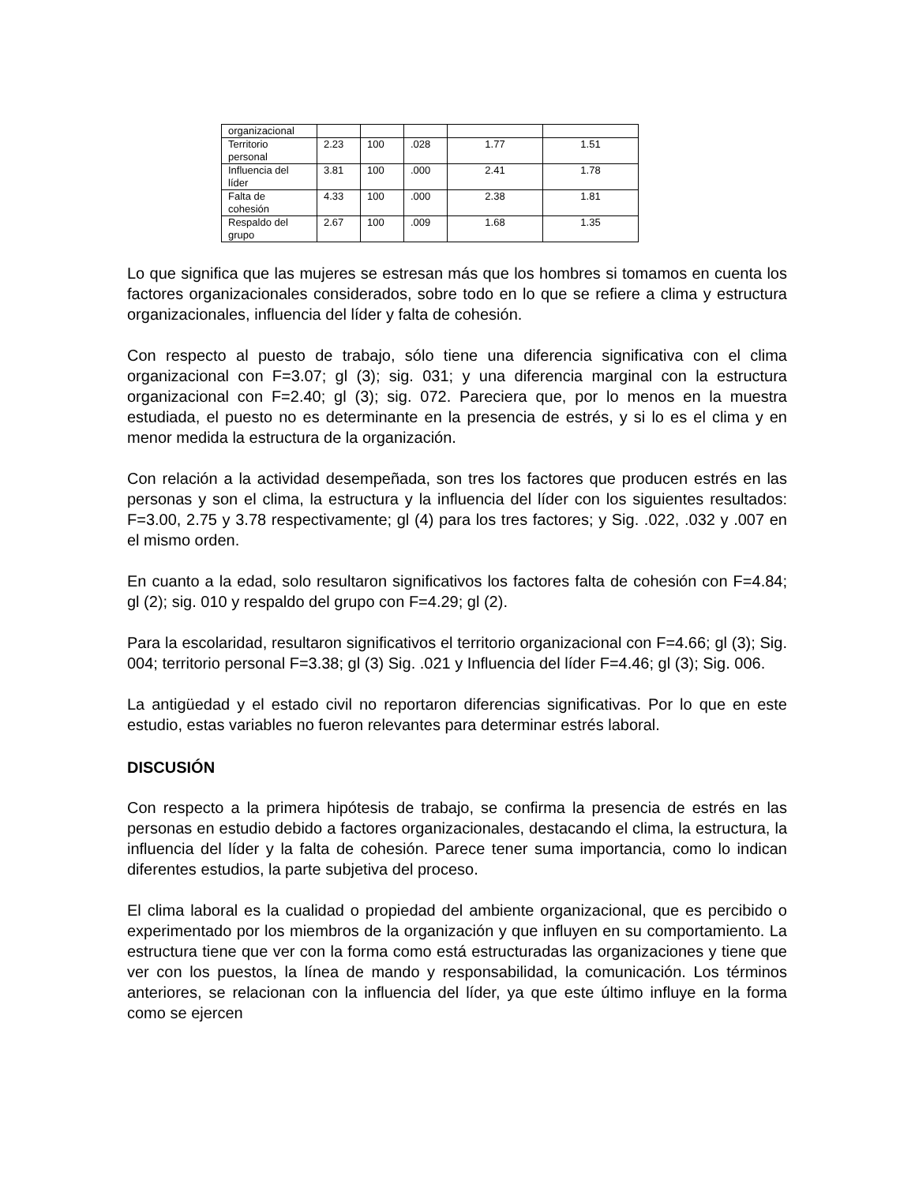| organizacional | | | | | |
| Territorio personal | 2.23 | 100 | .028 | 1.77 | 1.51 |
| Influencia del líder | 3.81 | 100 | .000 | 2.41 | 1.78 |
| Falta de cohesión | 4.33 | 100 | .000 | 2.38 | 1.81 |
| Respaldo del grupo | 2.67 | 100 | .009 | 1.68 | 1.35 |
Lo que significa que las mujeres se estresan más que los hombres si tomamos en cuenta los factores organizacionales considerados, sobre todo en lo que se refiere a clima y estructura organizacionales, influencia del líder y falta de cohesión.
Con respecto al puesto de trabajo, sólo tiene una diferencia significativa con el clima organizacional con F=3.07; gl (3); sig. 031; y una diferencia marginal con la estructura organizacional con F=2.40; gl (3); sig. 072. Pareciera que, por lo menos en la muestra estudiada, el puesto no es determinante en la presencia de estrés, y si lo es el clima y en menor medida la estructura de la organización.
Con relación a la actividad desempeñada, son tres los factores que producen estrés en las personas y son el clima, la estructura y la influencia del líder con los siguientes resultados: F=3.00, 2.75 y 3.78 respectivamente; gl (4) para los tres factores; y Sig. .022, .032 y .007 en el mismo orden.
En cuanto a la edad, solo resultaron significativos los factores falta de cohesión con F=4.84; gl (2); sig. 010 y respaldo del grupo con F=4.29; gl (2).
Para la escolaridad, resultaron significativos el territorio organizacional con F=4.66; gl (3); Sig. 004; territorio personal F=3.38; gl (3) Sig. .021 y Influencia del líder F=4.46; gl (3); Sig. 006.
La antigüedad y el estado civil no reportaron diferencias significativas. Por lo que en este estudio, estas variables no fueron relevantes para determinar estrés laboral.
DISCUSIÓN
Con respecto a la primera hipótesis de trabajo, se confirma la presencia de estrés en las personas en estudio debido a factores organizacionales, destacando el clima, la estructura, la influencia del líder y la falta de cohesión. Parece tener suma importancia, como lo indican diferentes estudios, la parte subjetiva del proceso.
El clima laboral es la cualidad o propiedad del ambiente organizacional, que es percibido o experimentado por los miembros de la organización y que influyen en su comportamiento. La estructura tiene que ver con la forma como está estructuradas las organizaciones y tiene que ver con los puestos, la línea de mando y responsabilidad, la comunicación. Los términos anteriores, se relacionan con la influencia del líder, ya que este último influye en la forma como se ejercen